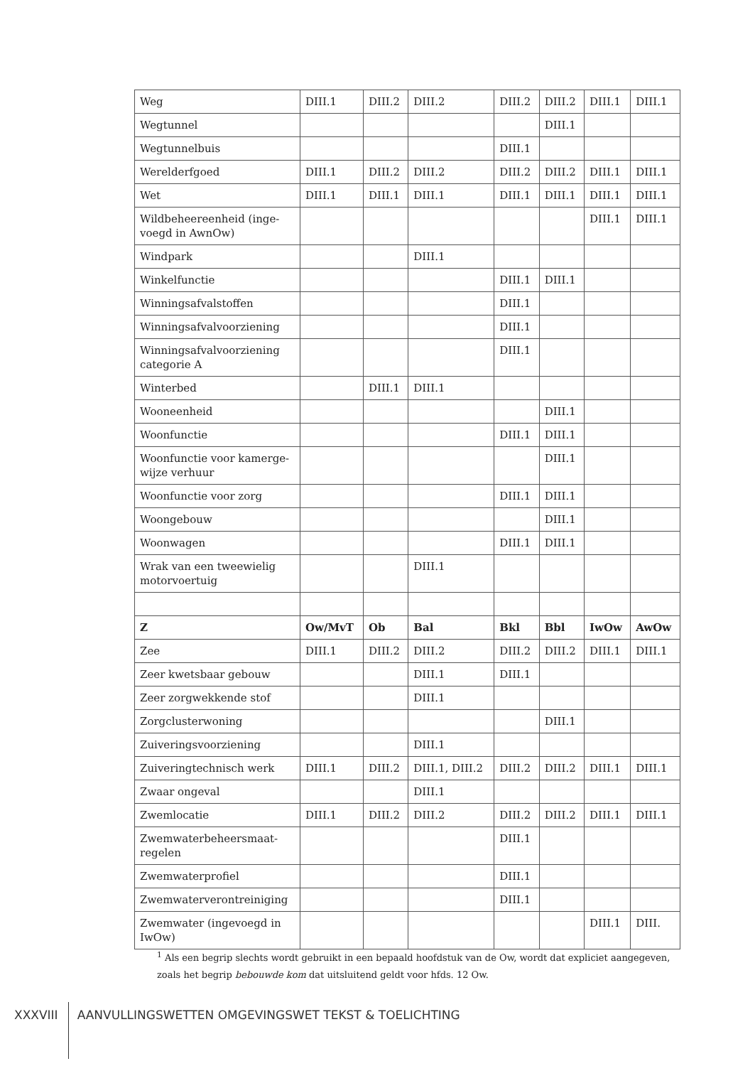| Weg | DIII.1 | DIII.2 | DIII.2 | DIII.2 | DIII.2 | DIII.1 | DIII.1 |
| Wegtunnel | | | | | DIII.1 | | |
| Wegtunnelbuis | | | | DIII.1 | | | |
| Werelderfgoed | DIII.1 | DIII.2 | DIII.2 | DIII.2 | DIII.2 | DIII.1 | DIII.1 |
| Wet | DIII.1 | DIII.1 | DIII.1 | DIII.1 | DIII.1 | DIII.1 | DIII.1 |
| Wildbeheereenheid (inge-voegd in AwnOw) | | | | | | DIII.1 | DIII.1 |
| Windpark | | | DIII.1 | | | | |
| Winkelfunctie | | | | DIII.1 | DIII.1 | | |
| Winningsafvalstoffen | | | | DIII.1 | | | |
| Winningsafvalvoorziening | | | | DIII.1 | | | |
| Winningsafvalvoorziening categorie A | | | | DIII.1 | | | |
| Winterbed | | DIII.1 | DIII.1 | | | | |
| Wooneenheid | | | | | DIII.1 | | |
| Woonfunctie | | | | DIII.1 | DIII.1 | | |
| Woonfunctie voor kamerge-wijze verhuur | | | | | DIII.1 | | |
| Woonfunctie voor zorg | | | | DIII.1 | DIII.1 | | |
| Woongebouw | | | | | DIII.1 | | |
| Woonwagen | | | | DIII.1 | DIII.1 | | |
| Wrak van een tweewielig motorvoertuig | | | DIII.1 | | | | |
| Z | Ow/MvT | Ob | Bal | Bkl | Bbl | IwOw | AwOw |
| Zee | DIII.1 | DIII.2 | DIII.2 | DIII.2 | DIII.2 | DIII.1 | DIII.1 |
| Zeer kwetsbaar gebouw | | | DIII.1 | DIII.1 | | | |
| Zeer zorgwekkende stof | | | DIII.1 | | | | |
| Zorgclusterwoning | | | | | DIII.1 | | |
| Zuiveringsvoorziening | | | DIII.1 | | | | |
| Zuiveringtechnisch werk | DIII.1 | DIII.2 | DIII.1, DIII.2 | DIII.2 | DIII.2 | DIII.1 | DIII.1 |
| Zwaar ongeval | | | DIII.1 | | | | |
| Zwemlocatie | DIII.1 | DIII.2 | DIII.2 | DIII.2 | DIII.2 | DIII.1 | DIII.1 |
| Zwemwaterbeheersmaat-regelen | | | | DIII.1 | | | |
| Zwemwaterprofiel | | | | DIII.1 | | | |
| Zwemwaterverontreiniging | | | | DIII.1 | | | |
| Zwemwater (ingevoegd in IwOw) | | | | | | DIII.1 | DIII. |
<sup>1</sup> Als een begrip slechts wordt gebruikt in een bepaald hoofdstuk van de Ow, wordt dat expliciet aangegeven, zoals het begrip bebouwde kom dat uitsluitend geldt voor hfds. 12 Ow.
XXXVIII AANVULLINGSWETTEN OMGEVINGSWET TEKST & TOELICHTING